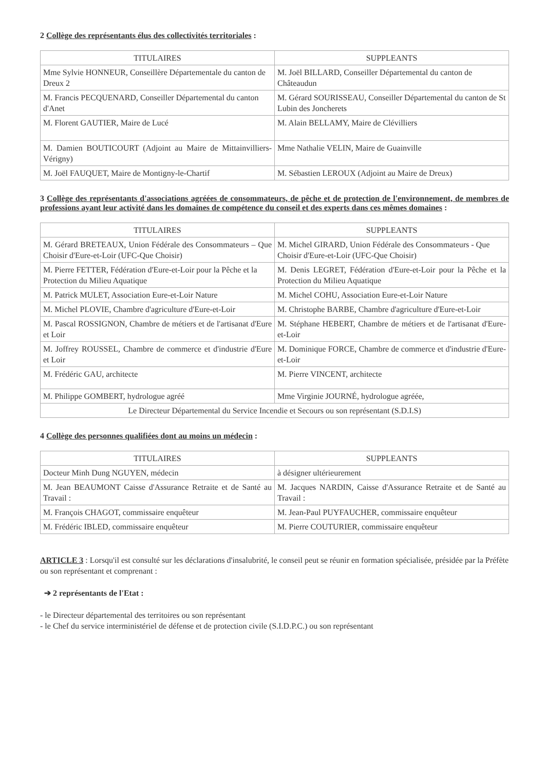2 Collège des représentants élus des collectivités territoriales :
| TITULAIRES | SUPPLEANTS |
| --- | --- |
| Mme Sylvie HONNEUR, Conseillère Départementale du canton de Dreux 2 | M. Joël BILLARD, Conseiller Départemental du canton de Châteaudun |
| M. Francis PECQUENARD, Conseiller Départemental du canton d'Anet | M. Gérard SOURISSEAU, Conseiller Départemental du canton de St Lubin des Joncherets |
| M. Florent GAUTIER, Maire de Lucé | M. Alain BELLAMY, Maire de Clévilliers |
| M. Damien BOUTICOURT (Adjoint au Maire de Mittainvilliers-Vérigny) | Mme Nathalie VELIN, Maire de Guainville |
| M. Joël FAUQUET, Maire de Montigny-le-Chartif | M. Sébastien LEROUX (Adjoint au Maire de Dreux) |
3 Collège des représentants d'associations agréées de consommateurs, de pêche et de protection de l'environnement, de membres de professions ayant leur activité dans les domaines de compétence du conseil et des experts dans ces mêmes domaines :
| TITULAIRES | SUPPLEANTS |
| --- | --- |
| M. Gérard BRETEAUX, Union Fédérale des Consommateurs – Que Choisir d'Eure-et-Loir (UFC-Que Choisir) | M. Michel GIRARD, Union Fédérale des Consommateurs - Que Choisir d'Eure-et-Loir (UFC-Que Choisir) |
| M. Pierre FETTER, Fédération d'Eure-et-Loir pour la Pêche et la Protection du Milieu Aquatique | M. Denis LEGRET, Fédération d'Eure-et-Loir pour la Pêche et la Protection du Milieu Aquatique |
| M. Patrick MULET, Association Eure-et-Loir Nature | M. Michel COHU, Association Eure-et-Loir Nature |
| M. Michel PLOVIE, Chambre d'agriculture d'Eure-et-Loir | M. Christophe BARBE, Chambre d'agriculture d'Eure-et-Loir |
| M. Pascal ROSSIGNON, Chambre de métiers et de l'artisanat d'Eure et Loir | M. Stéphane HEBERT, Chambre de métiers et de l'artisanat d'Eure-et-Loir |
| M. Joffrey ROUSSEL, Chambre de commerce et d'industrie d'Eure et Loir | M. Dominique FORCE, Chambre de commerce et d'industrie d'Eure-et-Loir |
| M. Frédéric GAU, architecte | M. Pierre VINCENT, architecte |
| M. Philippe GOMBERT, hydrologue agréé | Mme Virginie JOURNÉ, hydrologue agréée, |
| Le Directeur Départemental du Service Incendie et Secours ou son représentant (S.D.I.S) | |
4 Collège des personnes qualifiées dont au moins un médecin :
| TITULAIRES | SUPPLEANTS |
| --- | --- |
| Docteur Minh Dung NGUYEN, médecin | à désigner ultérieurement |
| M. Jean BEAUMONT Caisse d'Assurance Retraite et de Santé au Travail : | M. Jacques NARDIN, Caisse d'Assurance Retraite et de Santé au Travail : |
| M. François CHAGOT, commissaire enquêteur | M. Jean-Paul PUYFAUCHER, commissaire enquêteur |
| M. Frédéric IBLED, commissaire enquêteur | M. Pierre COUTURIER, commissaire enquêteur |
ARTICLE 3 : Lorsqu'il est consulté sur les déclarations d'insalubrité, le conseil peut se réunir en formation spécialisée, présidée par la Préfète ou son représentant et comprenant :
➔ 2 représentants de l'Etat :
- le Directeur départemental des territoires ou son représentant
- le Chef du service interministériel de défense et de protection civile (S.I.D.P.C.) ou son représentant